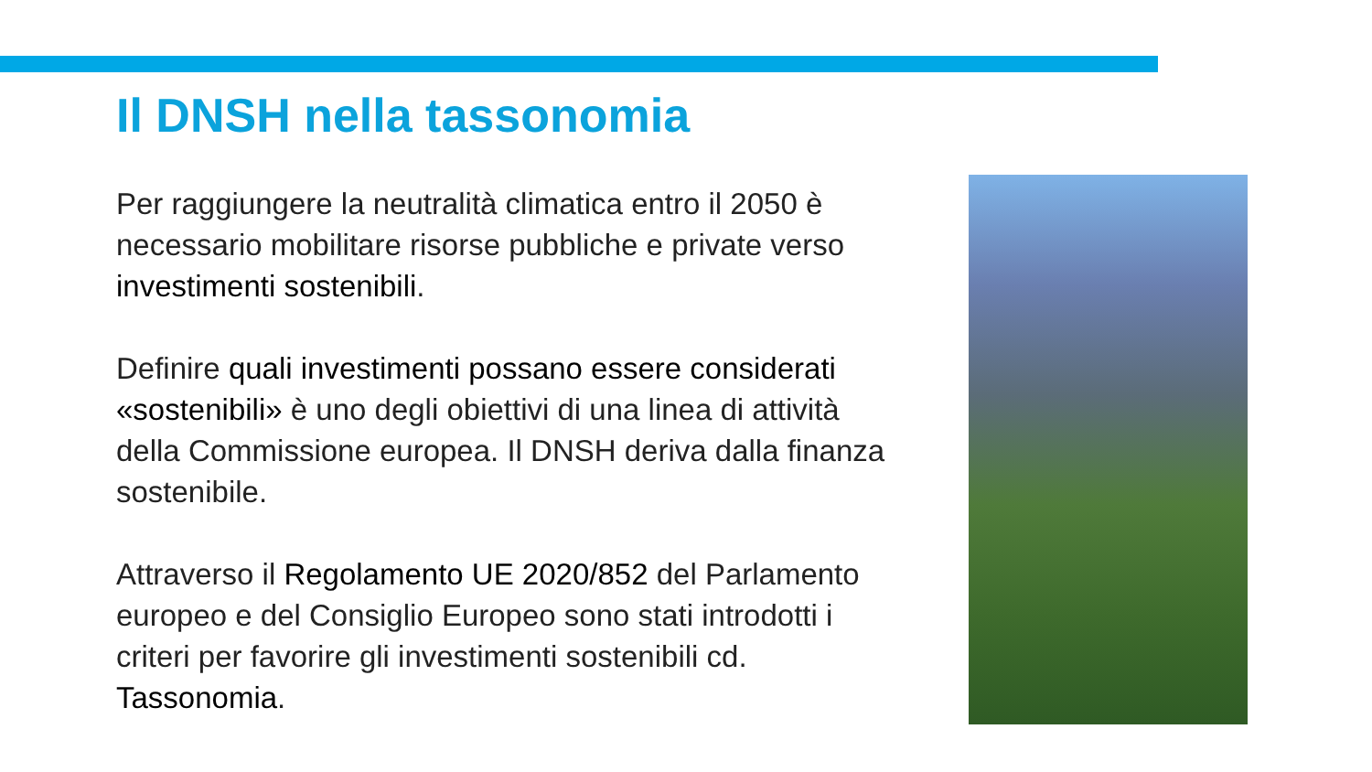Il DNSH nella tassonomia
Per raggiungere la neutralità climatica entro il 2050 è necessario mobilitare risorse pubbliche e private verso investimenti sostenibili.
Definire quali investimenti possano essere considerati «sostenibili» è uno degli obiettivi di una linea di attività della Commissione europea. Il DNSH deriva dalla finanza sostenibile.
Attraverso il Regolamento UE 2020/852 del Parlamento europeo e del Consiglio Europeo sono stati introdotti i criteri per favorire gli investimenti sostenibili cd. Tassonomia.